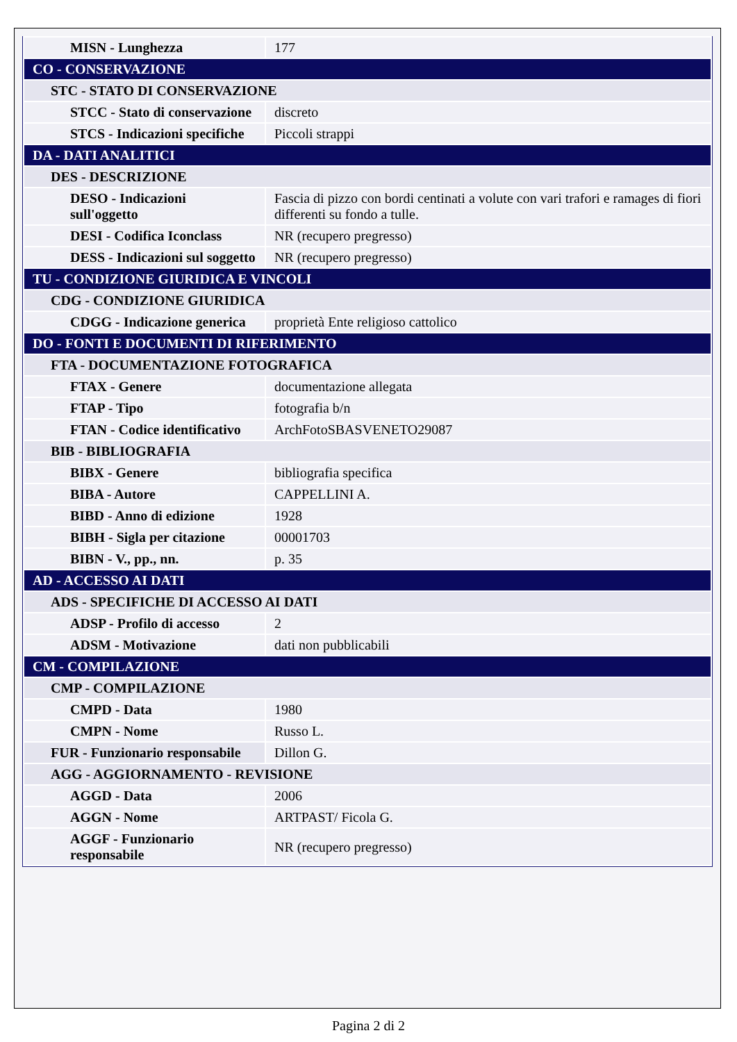| MISN - Lunghezza | 177 |
| CO - CONSERVAZIONE | |
| STC - STATO DI CONSERVAZIONE | |
| STCC - Stato di conservazione | discreto |
| STCS - Indicazioni specifiche | Piccoli strappi |
| DA - DATI ANALITICI | |
| DES - DESCRIZIONE | |
| DESO - Indicazioni sull'oggetto | Fascia di pizzo con bordi centinati a volute con vari trafori e ramages di fiori differenti su fondo a tulle. |
| DESI - Codifica Iconclass | NR (recupero pregresso) |
| DESS - Indicazioni sul soggetto | NR (recupero pregresso) |
| TU - CONDIZIONE GIURIDICA E VINCOLI | |
| CDG - CONDIZIONE GIURIDICA | |
| CDGG - Indicazione generica | proprietà Ente religioso cattolico |
| DO - FONTI E DOCUMENTI DI RIFERIMENTO | |
| FTA - DOCUMENTAZIONE FOTOGRAFICA | |
| FTAX - Genere | documentazione allegata |
| FTAP - Tipo | fotografia b/n |
| FTAN - Codice identificativo | ArchFotoSBASVENETO29087 |
| BIB - BIBLIOGRAFIA | |
| BIBX - Genere | bibliografia specifica |
| BIBA - Autore | CAPPELLINI A. |
| BIBD - Anno di edizione | 1928 |
| BIBH - Sigla per citazione | 00001703 |
| BIBN - V., pp., nn. | p. 35 |
| AD - ACCESSO AI DATI | |
| ADS - SPECIFICHE DI ACCESSO AI DATI | |
| ADSP - Profilo di accesso | 2 |
| ADSM - Motivazione | dati non pubblicabili |
| CM - COMPILAZIONE | |
| CMP - COMPILAZIONE | |
| CMPD - Data | 1980 |
| CMPN - Nome | Russo L. |
| FUR - Funzionario responsabile | Dillon G. |
| AGG - AGGIORNAMENTO - REVISIONE | |
| AGGD - Data | 2006 |
| AGGN - Nome | ARTPAST/ Ficola G. |
| AGGF - Funzionario responsabile | NR (recupero pregresso) |
Pagina 2 di 2